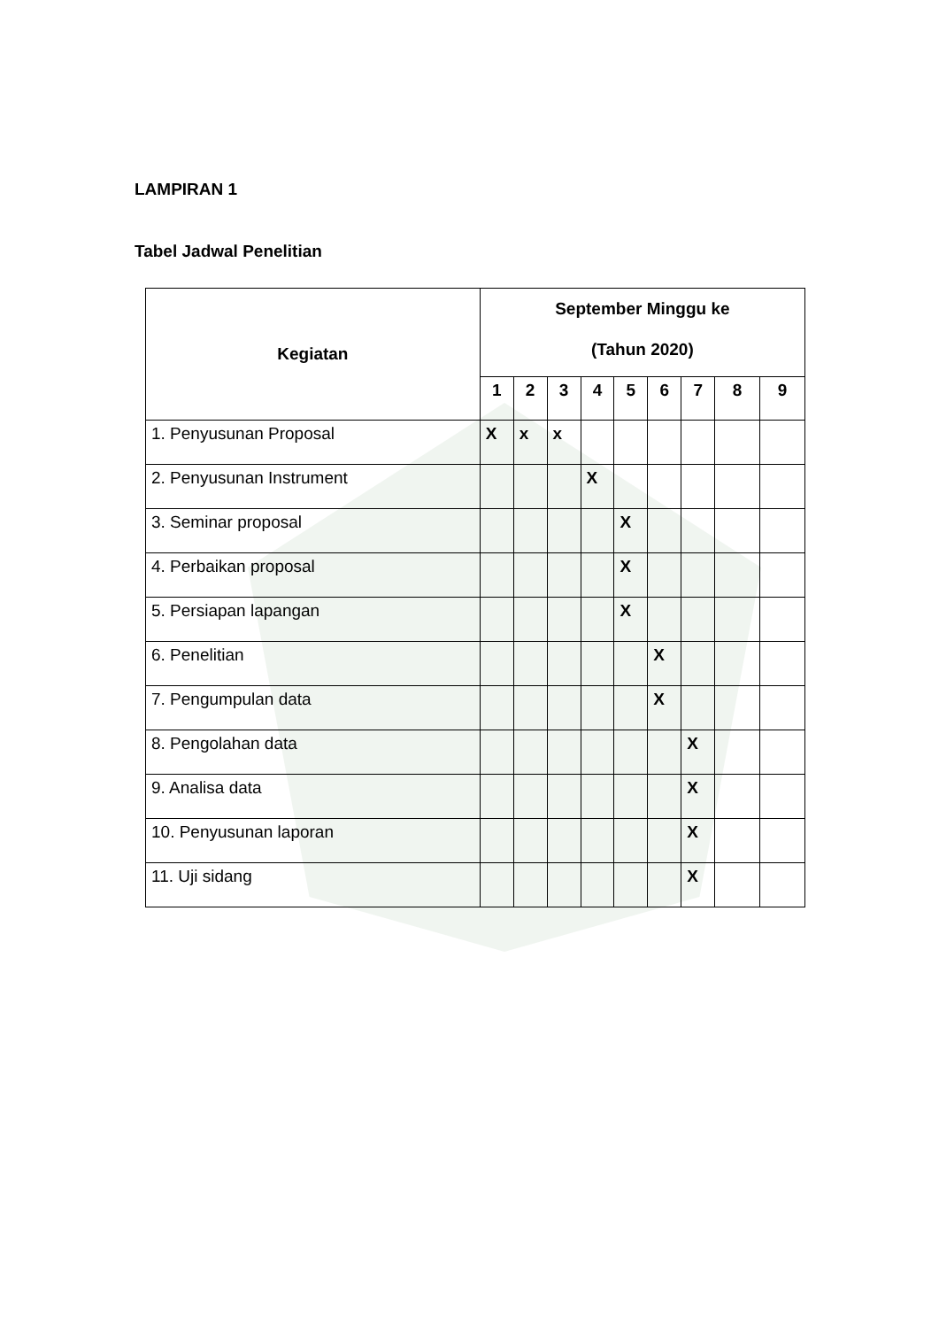LAMPIRAN 1
Tabel Jadwal Penelitian
| Kegiatan | September Minggu ke (Tahun 2020) | | | | | | | | |
| --- | --- | --- | --- | --- | --- | --- | --- | --- | --- |
| | 1 | 2 | 3 | 4 | 5 | 6 | 7 | 8 | 9 |
| 1. Penyusunan Proposal | X | x | x | | | | | | |
| 2. Penyusunan Instrument | | | | X | | | | | |
| 3. Seminar proposal | | | | | X | | | | |
| 4. Perbaikan proposal | | | | | X | | | | |
| 5. Persiapan lapangan | | | | | X | | | | |
| 6. Penelitian | | | | | | X | | | |
| 7. Pengumpulan data | | | | | | X | | | |
| 8. Pengolahan data | | | | | | | X | | |
| 9. Analisa data | | | | | | | X | | |
| 10. Penyusunan laporan | | | | | | | X | | |
| 11. Uji sidang | | | | | | | X | | |